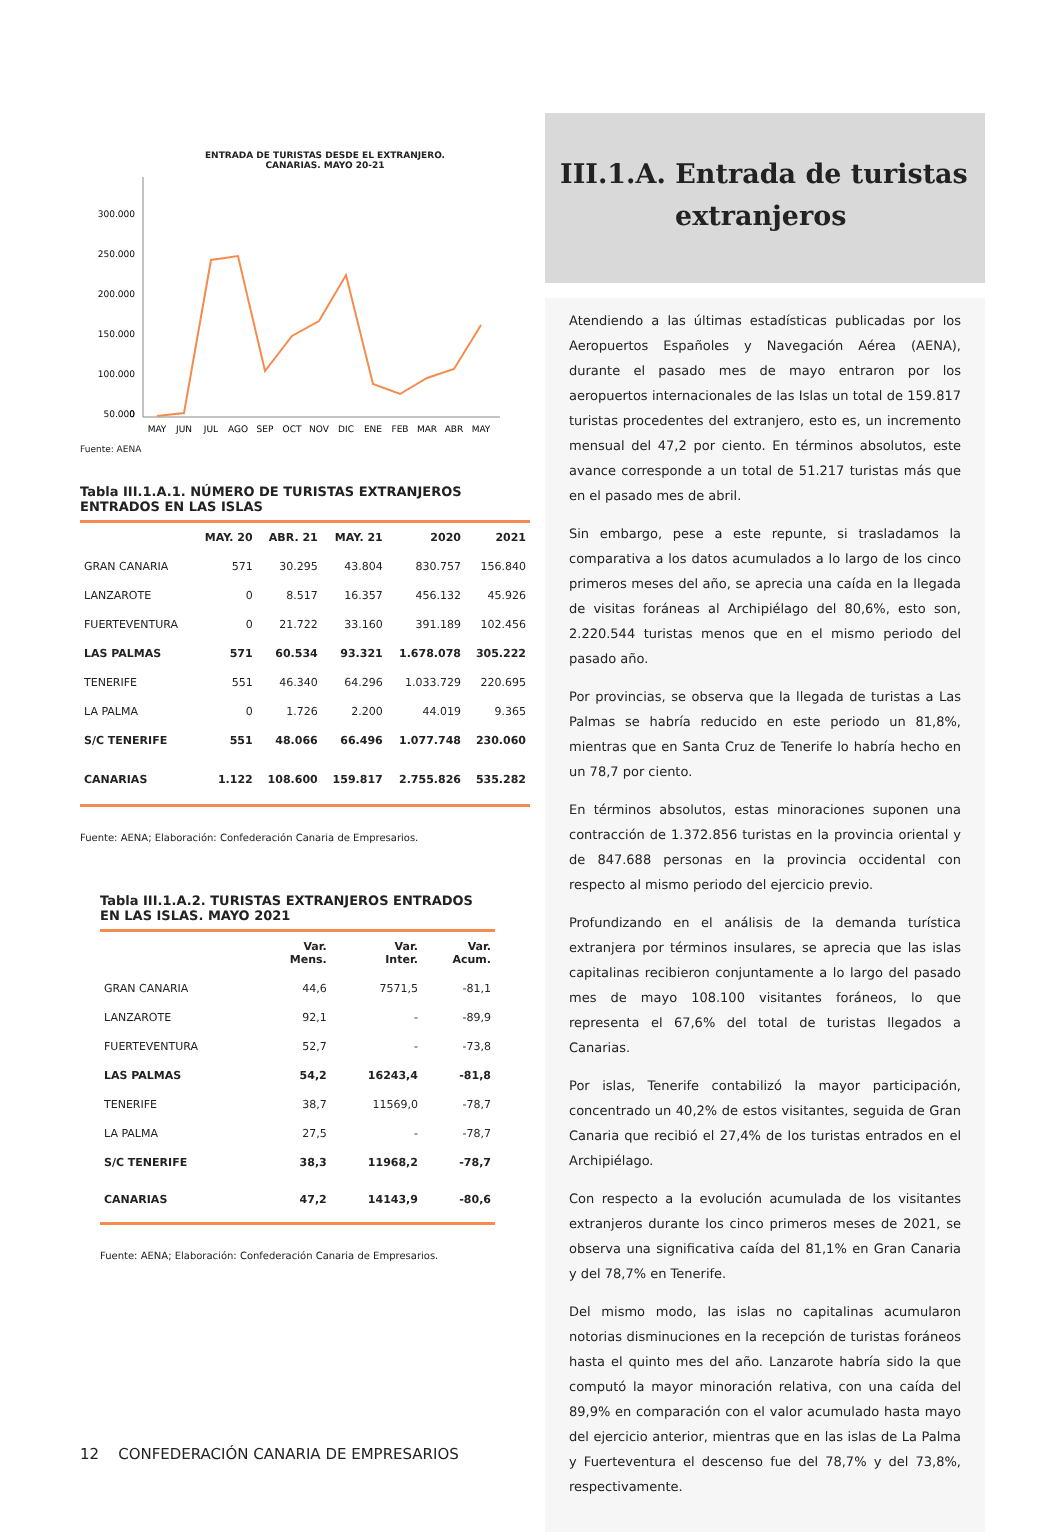ENTRADA DE TURISTAS DESDE EL EXTRANJERO.
CANARIAS. MAYO 20-21
300.000
250.000
200.000
150.000
100.000
50.000
0
MAY
JUN
JUL
AGO
SEP
OCT
NOV
DIC
ENE
FEB
MAR
ABR
MAY
Fuente: AENA
Tabla III.1.A.1. NÚMERO DE TURISTAS EXTRANJEROS ENTRADOS EN LAS ISLAS
| | MAY. 20 | ABR. 21 | MAY. 21 | 2020 | 2021 |
| --- | --- | --- | --- | --- | --- |
| GRAN CANARIA | 571 | 30.295 | 43.804 | 830.757 | 156.840 |
| LANZAROTE | 0 | 8.517 | 16.357 | 456.132 | 45.926 |
| FUERTEVENTURA | 0 | 21.722 | 33.160 | 391.189 | 102.456 |
| LAS PALMAS | 571 | 60.534 | 93.321 | 1.678.078 | 305.222 |
| TENERIFE | 551 | 46.340 | 64.296 | 1.033.729 | 220.695 |
| LA PALMA | 0 | 1.726 | 2.200 | 44.019 | 9.365 |
| S/C TENERIFE | 551 | 48.066 | 66.496 | 1.077.748 | 230.060 |
| CANARIAS | 1.122 | 108.600 | 159.817 | 2.755.826 | 535.282 |
Fuente: AENA; Elaboración: Confederación Canaria de Empresarios.
Tabla III.1.A.2. TURISTAS EXTRANJEROS ENTRADOS EN LAS ISLAS. MAYO 2021
| | Var. Mens. | Var. Inter. | Var. Acum. |
| --- | --- | --- | --- |
| GRAN CANARIA | 44,6 | 7571,5 | -81,1 |
| LANZAROTE | 92,1 | - | -89,9 |
| FUERTEVENTURA | 52,7 | - | -73,8 |
| LAS PALMAS | 54,2 | 16243,4 | -81,8 |
| TENERIFE | 38,7 | 11569,0 | -78,7 |
| LA PALMA | 27,5 | - | -78,7 |
| S/C TENERIFE | 38,3 | 11968,2 | -78,7 |
| CANARIAS | 47,2 | 14143,9 | -80,6 |
Fuente: AENA; Elaboración: Confederación Canaria de Empresarios.
III.1.A. Entrada de turistas
extranjeros
Atendiendo a las últimas estadísticas publicadas por los Aeropuertos Españoles y Navegación Aérea (AENA), durante el pasado mes de mayo entraron por los aeropuertos internacionales de las Islas un total de 159.817 turistas procedentes del extranjero, esto es, un incremento mensual del 47,2 por ciento. En términos absolutos, este avance corresponde a un total de 51.217 turistas más que en el pasado mes de abril.
Sin embargo, pese a este repunte, si trasladamos la comparativa a los datos acumulados a lo largo de los cinco primeros meses del año, se aprecia una caída en la llegada de visitas foráneas al Archipiélago del 80,6%, esto son, 2.220.544 turistas menos que en el mismo periodo del pasado año.
Por provincias, se observa que la llegada de turistas a Las Palmas se habría reducido en este periodo un 81,8%, mientras que en Santa Cruz de Tenerife lo habría hecho en un 78,7 por ciento.
En términos absolutos, estas minoraciones suponen una contracción de 1.372.856 turistas en la provincia oriental y de 847.688 personas en la provincia occidental con respecto al mismo periodo del ejercicio previo.
Profundizando en el análisis de la demanda turística extranjera por términos insulares, se aprecia que las islas capitalinas recibieron conjuntamente a lo largo del pasado mes de mayo 108.100 visitantes foráneos, lo que representa el 67,6% del total de turistas llegados a Canarias.
Por islas, Tenerife contabilizó la mayor participación, concentrado un 40,2% de estos visitantes, seguida de Gran Canaria que recibió el 27,4% de los turistas entrados en el Archipiélago.
Con respecto a la evolución acumulada de los visitantes extranjeros durante los cinco primeros meses de 2021, se observa una significativa caída del 81,1% en Gran Canaria y del 78,7% en Tenerife.
Del mismo modo, las islas no capitalinas acumularon notorias disminuciones en la recepción de turistas foráneos hasta el quinto mes del año. Lanzarote habría sido la que computó la mayor minoración relativa, con una caída del 89,9% en comparación con el valor acumulado hasta mayo del ejercicio anterior, mientras que en las islas de La Palma y Fuerteventura el descenso fue del 78,7% y del 73,8%, respectivamente.
12 CONFEDERACIÓN CANARIA DE EMPRESARIOS